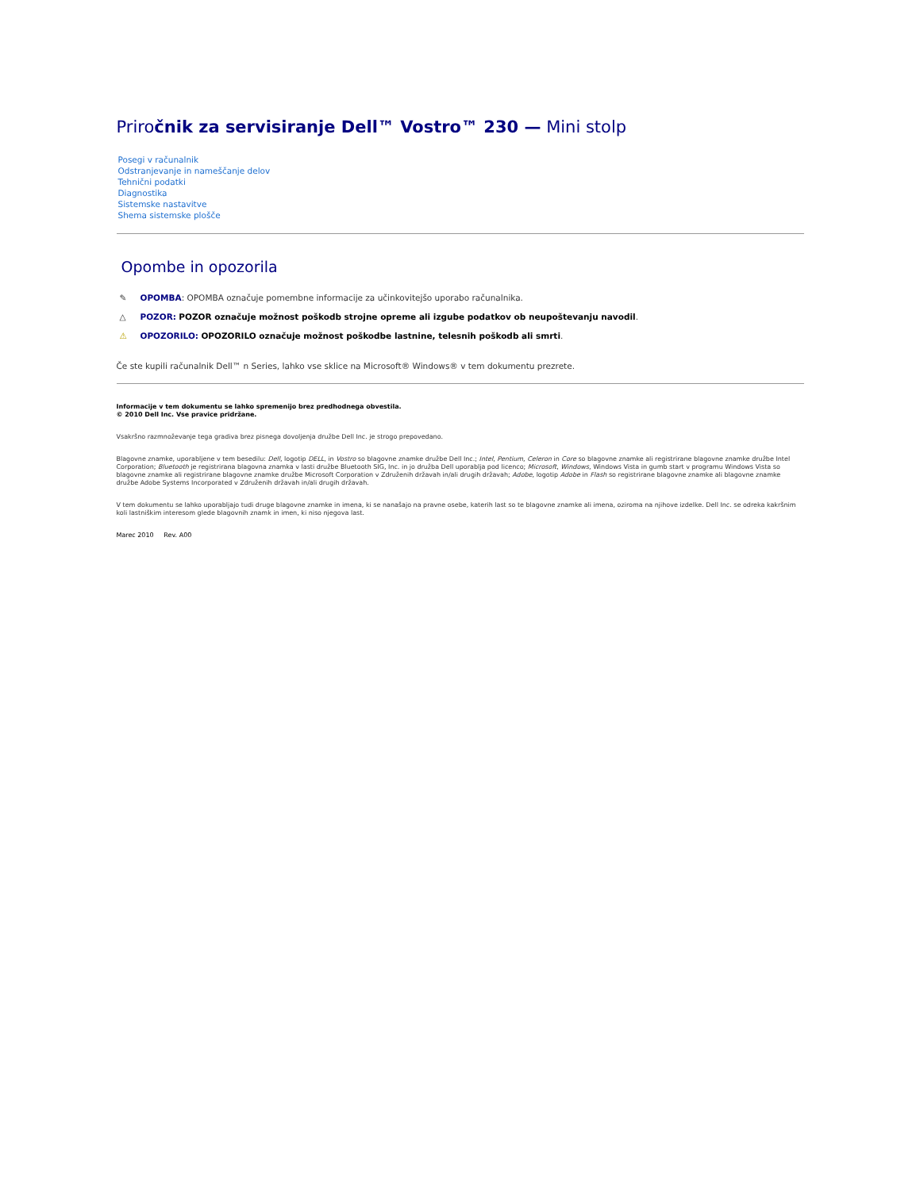Priročnik za servisiranje Dell™ Vostro™ 230 — Mini stolp
Posegi v računalnik
Odstranjevanje in nameščanje delov
Tehnični podatki
Diagnostika
Sistemske nastavitve
Shema sistemske plošče
Opombe in opozorila
✎ OPOMBA: OPOMBA označuje pomembne informacije za učinkovitejšo uporabo računalnika.
△ POZOR: POZOR označuje možnost poškodb strojne opreme ali izgube podatkov ob neupoštevanju navodil.
⚠ OPOZORILO: OPOZORILO označuje možnost poškodbe lastnine, telesnih poškodb ali smrti.
Če ste kupili računalnik Dell™ n Series, lahko vse sklice na Microsoft® Windows® v tem dokumentu prezrete.
Informacije v tem dokumentu se lahko spremenijo brez predhodnega obvestila.
© 2010 Dell Inc. Vse pravice pridržane.
Vsakršno razmnoževanje tega gradiva brez pisnega dovoljenja družbe Dell Inc. je strogo prepovedano.
Blagovne znamke, uporabljene v tem besedilu: Dell, logotip DELL, in Vostro so blagovne znamke družbe Dell Inc.; Intel, Pentium, Celeron in Core so blagovne znamke ali registrirane blagovne znamke družbe Intel Corporation; Bluetooth je registrirana blagovna znamka v lasti družbe Bluetooth SIG, Inc. in jo družba Dell uporablja pod licenco; Microsoft, Windows, Windows Vista in gumb start v programu Windows Vista so blagovne znamke ali registrirane blagovne znamke družbe Microsoft Corporation v Združenih državah in/ali drugih državah; Adobe, logotip Adobe in Flash so registrirane blagovne znamke ali blagovne znamke družbe Adobe Systems Incorporated v Združenih državah in/ali drugih državah.
V tem dokumentu se lahko uporabljajo tudi druge blagovne znamke in imena, ki se nanašajo na pravne osebe, katerih last so te blagovne znamke ali imena, oziroma na njihove izdelke. Dell Inc. se odreka kakršnim koli lastniškim interesom glede blagovnih znamk in imen, ki niso njegova last.
Marec 2010 Rev. A00